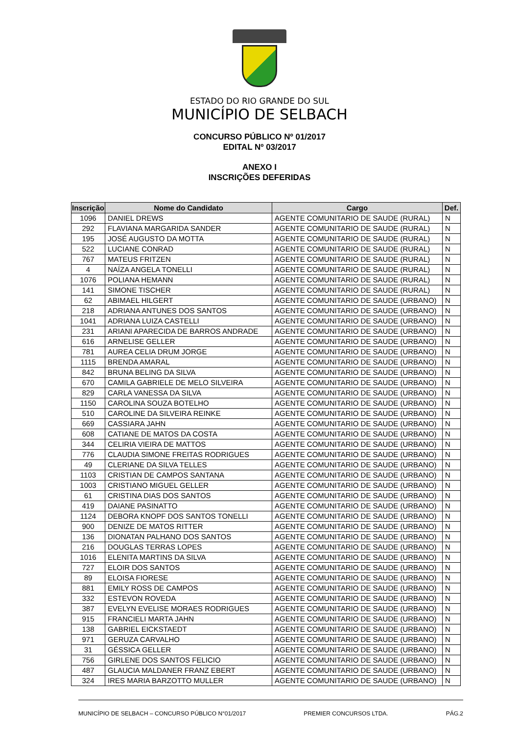ESTADO DO RIO GRANDE DO SUL
MUNICÍPIO DE SELBACH
CONCURSO PÚBLICO Nº 01/2017
EDITAL Nº 03/2017
ANEXO I
INSCRIÇÕES DEFERIDAS
| Inscrição | Nome do Candidato | Cargo | Def. |
| --- | --- | --- | --- |
| 1096 | DANIEL DREWS | AGENTE COMUNITARIO DE SAUDE (RURAL) | N |
| 292 | FLAVIANA MARGARIDA SANDER | AGENTE COMUNITARIO DE SAUDE (RURAL) | N |
| 195 | JOSÉ AUGUSTO DA MOTTA | AGENTE COMUNITARIO DE SAUDE (RURAL) | N |
| 522 | LUCIANE CONRAD | AGENTE COMUNITARIO DE SAUDE (RURAL) | N |
| 767 | MATEUS FRITZEN | AGENTE COMUNITARIO DE SAUDE (RURAL) | N |
| 4 | NAÍZA ANGELA TONELLI | AGENTE COMUNITARIO DE SAUDE (RURAL) | N |
| 1076 | POLIANA HEMANN | AGENTE COMUNITARIO DE SAUDE (RURAL) | N |
| 141 | SIMONE TISCHER | AGENTE COMUNITARIO DE SAUDE (RURAL) | N |
| 62 | ABIMAEL HILGERT | AGENTE COMUNITARIO DE SAUDE (URBANO) | N |
| 218 | ADRIANA ANTUNES DOS SANTOS | AGENTE COMUNITARIO DE SAUDE (URBANO) | N |
| 1041 | ADRIANA LUIZA CASTELLI | AGENTE COMUNITARIO DE SAUDE (URBANO) | N |
| 231 | ARIANI APARECIDA DE BARROS ANDRADE | AGENTE COMUNITARIO DE SAUDE (URBANO) | N |
| 616 | ARNELISE GELLER | AGENTE COMUNITARIO DE SAUDE (URBANO) | N |
| 781 | AUREA CELIA DRUM JORGE | AGENTE COMUNITARIO DE SAUDE (URBANO) | N |
| 1115 | BRENDA AMARAL | AGENTE COMUNITARIO DE SAUDE (URBANO) | N |
| 842 | BRUNA BELING DA SILVA | AGENTE COMUNITARIO DE SAUDE (URBANO) | N |
| 670 | CAMILA GABRIELE DE MELO SILVEIRA | AGENTE COMUNITARIO DE SAUDE (URBANO) | N |
| 829 | CARLA VANESSA DA SILVA | AGENTE COMUNITARIO DE SAUDE (URBANO) | N |
| 1150 | CAROLINA SOUZA BOTELHO | AGENTE COMUNITARIO DE SAUDE (URBANO) | N |
| 510 | CAROLINE DA SILVEIRA REINKE | AGENTE COMUNITARIO DE SAUDE (URBANO) | N |
| 669 | CASSIARA JAHN | AGENTE COMUNITARIO DE SAUDE (URBANO) | N |
| 608 | CATIANE DE MATOS DA COSTA | AGENTE COMUNITARIO DE SAUDE (URBANO) | N |
| 344 | CELIRIA VIEIRA DE MATTOS | AGENTE COMUNITARIO DE SAUDE (URBANO) | N |
| 776 | CLAUDIA SIMONE FREITAS RODRIGUES | AGENTE COMUNITARIO DE SAUDE (URBANO) | N |
| 49 | CLERIANE DA SILVA TELLES | AGENTE COMUNITARIO DE SAUDE (URBANO) | N |
| 1103 | CRISTIAN DE CAMPOS SANTANA | AGENTE COMUNITARIO DE SAUDE (URBANO) | N |
| 1003 | CRISTIANO MIGUEL GELLER | AGENTE COMUNITARIO DE SAUDE (URBANO) | N |
| 61 | CRISTINA DIAS DOS SANTOS | AGENTE COMUNITARIO DE SAUDE (URBANO) | N |
| 419 | DAIANE PASINATTO | AGENTE COMUNITARIO DE SAUDE (URBANO) | N |
| 1124 | DEBORA KNOPF DOS SANTOS TONELLI | AGENTE COMUNITARIO DE SAUDE (URBANO) | N |
| 900 | DENIZE DE MATOS RITTER | AGENTE COMUNITARIO DE SAUDE (URBANO) | N |
| 136 | DIONATAN PALHANO DOS SANTOS | AGENTE COMUNITARIO DE SAUDE (URBANO) | N |
| 216 | DOUGLAS TERRAS LOPES | AGENTE COMUNITARIO DE SAUDE (URBANO) | N |
| 1016 | ELENITA MARTINS DA SILVA | AGENTE COMUNITARIO DE SAUDE (URBANO) | N |
| 727 | ELOIR DOS SANTOS | AGENTE COMUNITARIO DE SAUDE (URBANO) | N |
| 89 | ELOISA FIORESE | AGENTE COMUNITARIO DE SAUDE (URBANO) | N |
| 881 | EMILY ROSS DE CAMPOS | AGENTE COMUNITARIO DE SAUDE (URBANO) | N |
| 332 | ESTEVON ROVEDA | AGENTE COMUNITARIO DE SAUDE (URBANO) | N |
| 387 | EVELYN EVELISE MORAES RODRIGUES | AGENTE COMUNITARIO DE SAUDE (URBANO) | N |
| 915 | FRANCIELI MARTA JAHN | AGENTE COMUNITARIO DE SAUDE (URBANO) | N |
| 138 | GABRIEL EICKSTAEDT | AGENTE COMUNITARIO DE SAUDE (URBANO) | N |
| 971 | GERUZA CARVALHO | AGENTE COMUNITARIO DE SAUDE (URBANO) | N |
| 31 | GÉSSICA GELLER | AGENTE COMUNITARIO DE SAUDE (URBANO) | N |
| 756 | GIRLENE DOS SANTOS FELICIO | AGENTE COMUNITARIO DE SAUDE (URBANO) | N |
| 487 | GLAUCIA MALDANER FRANZ EBERT | AGENTE COMUNITARIO DE SAUDE (URBANO) | N |
| 324 | IRES MARIA BARZOTTO MULLER | AGENTE COMUNITARIO DE SAUDE (URBANO) | N |
MUNICÍPIO DE SELBACH – CONCURSO PÚBLICO N°01/2017 PREMIER CONCURSOS LTDA. PÁG.2